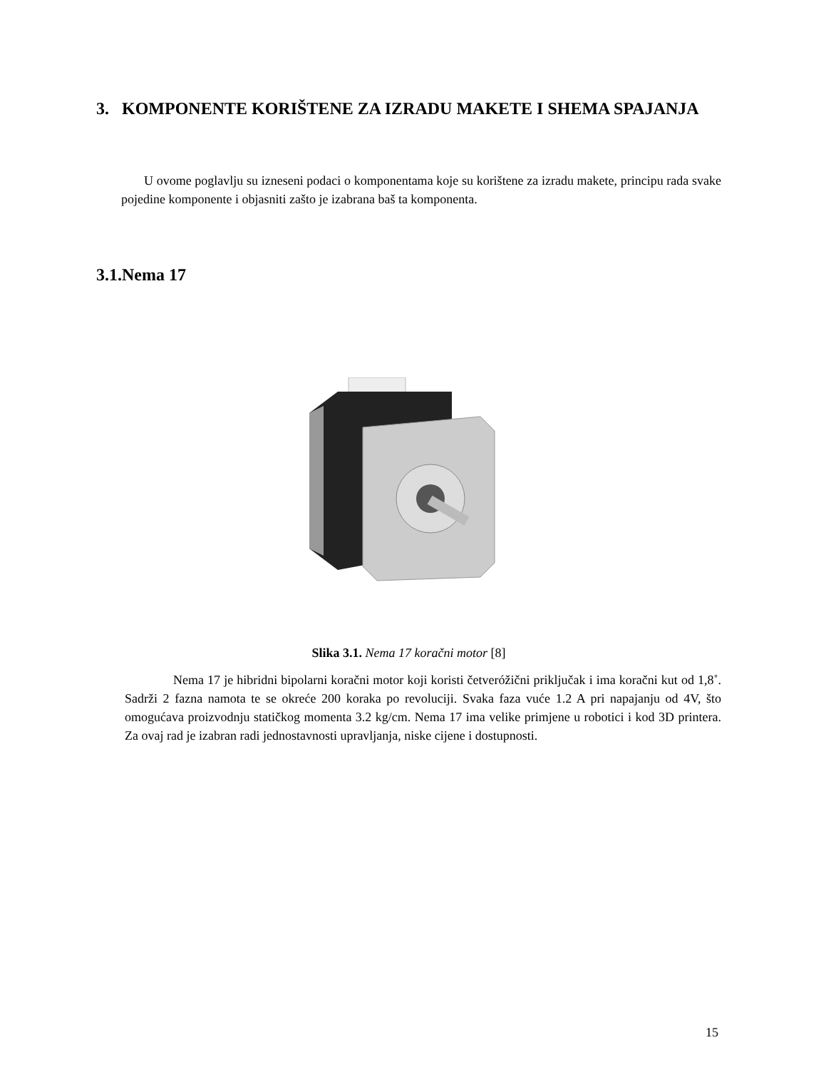3. KOMPONENTE KORIŠTENE ZA IZRADU MAKETE I SHEMA SPAJANJA
U ovome poglavlju su izneseni podaci o komponentama koje su korištene za izradu makete, principu rada svake pojedine komponente i objasniti zašto je izabrana baš ta komponenta.
3.1.Nema 17
Slika 3.1. Nema 17 koračni motor [8]
Nema 17 je hibridni bipolarni koračni motor koji koristi četveróžični priključak i ima koračni kut od 1,8˚. Sadrži 2 fazna namota te se okreće 200 koraka po revoluciji. Svaka faza vuće 1.2 A pri napajanju od 4V, što omogućava proizvodnju statičkog momenta 3.2 kg/cm. Nema 17 ima velike primjene u robotici i kod 3D printera. Za ovaj rad je izabran radi jednostavnosti upravljanja, niske cijene i dostupnosti.
15